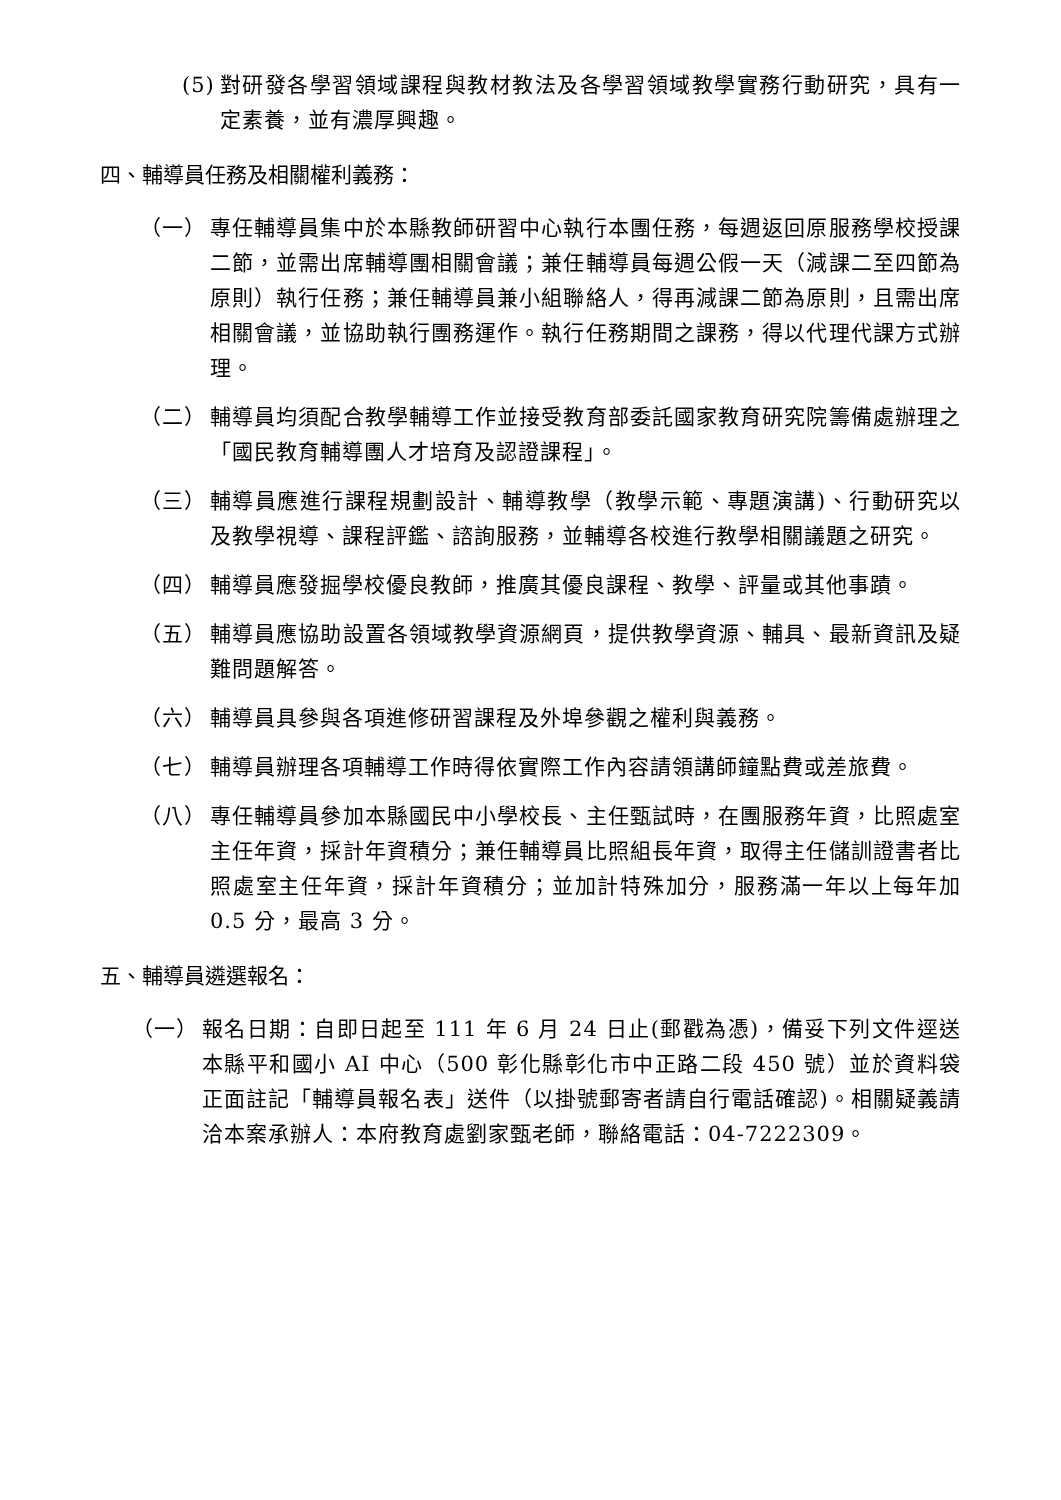(5) 對研發各學習領域課程與教材教法及各學習領域教學實務行動研究，具有一定素養，並有濃厚興趣。
四、輔導員任務及相關權利義務：
（一） 專任輔導員集中於本縣教師研習中心執行本團任務，每週返回原服務學校授課二節，並需出席輔導團相關會議；兼任輔導員每週公假一天（減課二至四節為原則）執行任務；兼任輔導員兼小組聯絡人，得再減課二節為原則，且需出席相關會議，並協助執行團務運作。執行任務期間之課務，得以代理代課方式辦理。
（二） 輔導員均須配合教學輔導工作並接受教育部委託國家教育研究院籌備處辦理之「國民教育輔導團人才培育及認證課程」。
（三） 輔導員應進行課程規劃設計、輔導教學（教學示範、專題演講)、行動研究以及教學視導、課程評鑑、諮詢服務，並輔導各校進行教學相關議題之研究。
（四） 輔導員應發掘學校優良教師，推廣其優良課程、教學、評量或其他事蹟。
（五） 輔導員應協助設置各領域教學資源網頁，提供教學資源、輔具、最新資訊及疑難問題解答。
（六） 輔導員具參與各項進修研習課程及外埠參觀之權利與義務。
（七） 輔導員辦理各項輔導工作時得依實際工作內容請領講師鐘點費或差旅費。
（八） 專任輔導員參加本縣國民中小學校長、主任甄試時，在團服務年資，比照處室主任年資，採計年資積分；兼任輔導員比照組長年資，取得主任儲訓證書者比照處室主任年資，採計年資積分；並加計特殊加分，服務滿一年以上每年加 0.5 分，最高 3 分。
五、輔導員遴選報名：
（一） 報名日期：自即日起至 111 年 6 月 24 日止(郵戳為憑)，備妥下列文件逕送本縣平和國小 AI 中心（500 彰化縣彰化市中正路二段 450 號）並於資料袋正面註記「輔導員報名表」送件（以掛號郵寄者請自行電話確認)。相關疑義請洽本案承辦人：本府教育處劉家甄老師，聯絡電話：04-7222309。